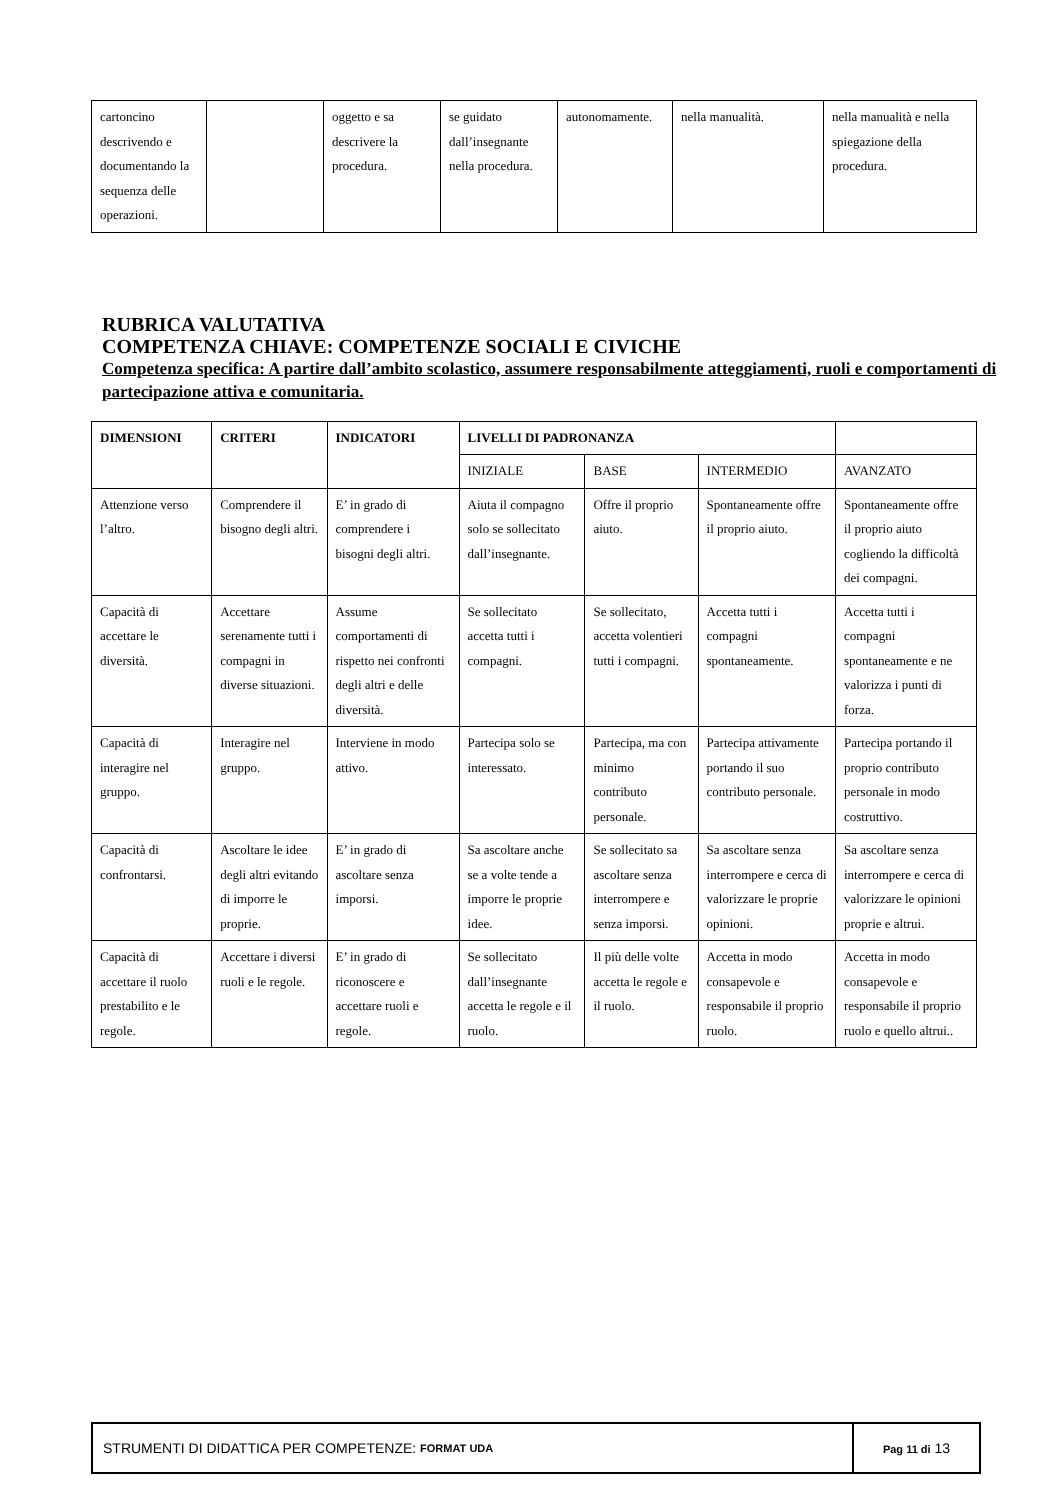| cartoncino descrivendo e documentando la sequenza delle operazioni. | | oggetto e sa descrivere la procedura. | se guidato dall’insegnante nella procedura. | autonomamente. | nella manualità. | nella manualità e nella spiegazione della procedura. |
RUBRICA VALUTATIVA
COMPETENZA CHIAVE: COMPETENZE SOCIALI E CIVICHE
Competenza specifica: A partire dall’ambito scolastico, assumere responsabilmente atteggiamenti, ruoli e comportamenti di partecipazione attiva e comunitaria.
| DIMENSIONI | CRITERI | INDICATORI | LIVELLI DI PADRONANZA | | | |
| --- | --- | --- | --- | --- | --- | --- |
| | | | INIZIALE | BASE | INTERMEDIO | AVANZATO |
| Attenzione verso l’altro. | Comprendere il bisogno degli altri. | E’ in grado di comprendere i bisogni degli altri. | Aiuta il compagno solo se sollecitato dall’insegnante. | Offre il proprio aiuto. | Spontaneamente offre il proprio aiuto. | Spontaneamente offre il proprio aiuto cogliendo la difficoltà dei compagni. |
| Capacità di accettare le diversità. | Accettare serenamente tutti i compagni in diverse situazioni. | Assume comportamenti di rispetto nei confronti degli altri e delle diversità. | Se sollecitato accetta tutti i compagni. | Se sollecitato, accetta volentieri tutti i compagni. | Accetta tutti i compagni spontaneamente. | Accetta tutti i compagni spontaneamente e ne valorizza i punti di forza. |
| Capacità di interagire nel gruppo. | Interagire nel gruppo. | Interviene in modo attivo. | Partecipa solo se interessato. | Partecipa, ma con minimo contributo personale. | Partecipa attivamente portando il suo contributo personale. | Partecipa portando il proprio contributo personale in modo costruttivo. |
| Capacità di confrontarsi. | Ascoltare le idee degli altri evitando di imporre le proprie. | E’ in grado di ascoltare senza imporsi. | Sa ascoltare anche se a volte tende a imporre le proprie idee. | Se sollecitato sa ascoltare senza interrompere e senza imporsi. | Sa ascoltare senza interrompere e cerca di valorizzare le proprie opinioni. | Sa ascoltare senza interrompere e cerca di valorizzare le opinioni proprie e altrui. |
| Capacità di accettare il ruolo prestabilito e le regole. | Accettare i diversi ruoli e le regole. | E’ in grado di riconoscere e accettare ruoli e regole. | Se sollecitato dall’insegnante accetta le regole e il ruolo. | Il più delle volte accetta le regole e il ruolo. | Accetta in modo consapevole e responsabile il proprio ruolo. | Accetta in modo consapevole e responsabile il proprio ruolo e quello altrui.. |
STRUMENTI DI DIDATTICA PER COMPETENZE: FORMAT UDA
Pag 11 di 13